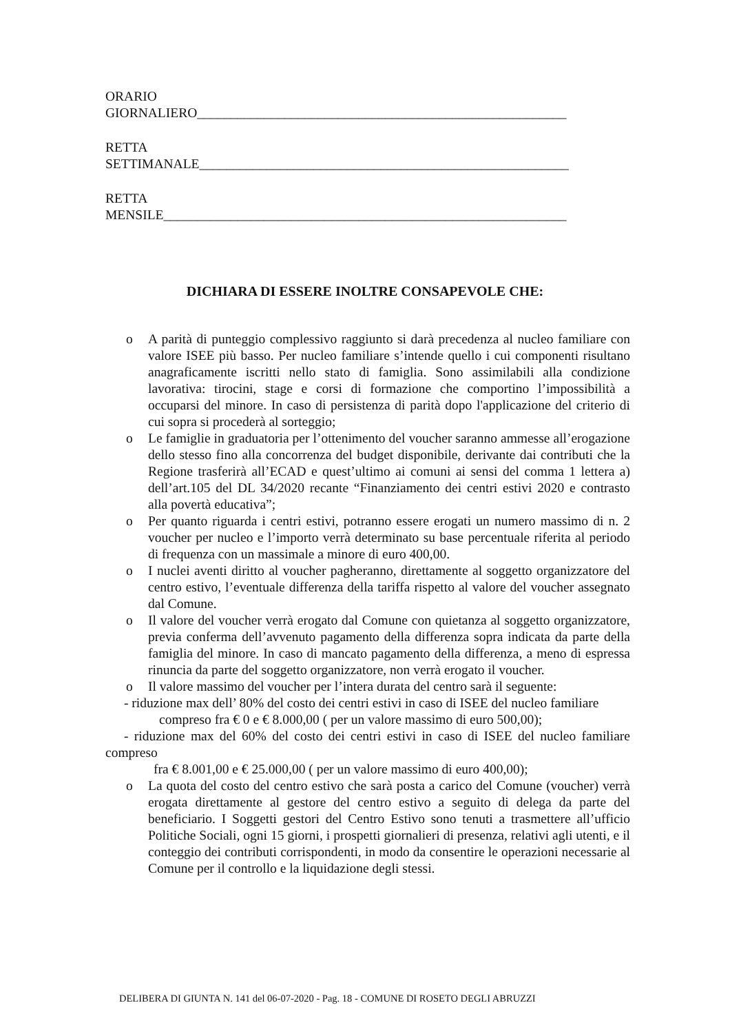ORARIO
GIORNALIERO_______________________________________________________
RETTA
SETTIMANALE_______________________________________________________
RETTA
MENSILE____________________________________________________________
DICHIARA DI ESSERE INOLTRE CONSAPEVOLE CHE:
o A parità di punteggio complessivo raggiunto si darà precedenza al nucleo familiare con valore ISEE più basso. Per nucleo familiare s’intende quello i cui componenti risultano anagraficamente iscritti nello stato di famiglia. Sono assimilabili alla condizione lavorativa: tirocini, stage e corsi di formazione che comportino l’impossibilità a occuparsi del minore. In caso di persistenza di parità dopo l'applicazione del criterio di cui sopra si procederà al sorteggio;
o Le famiglie in graduatoria per l’ottenimento del voucher saranno ammesse all’erogazione dello stesso fino alla concorrenza del budget disponibile, derivante dai contributi che la Regione trasferirà all’ECAD e quest’ultimo ai comuni ai sensi del comma 1 lettera a) dell’art.105 del DL 34/2020 recante “Finanziamento dei centri estivi 2020 e contrasto alla povertà educativa”;
o Per quanto riguarda i centri estivi, potranno essere erogati un numero massimo di n. 2 voucher per nucleo e l’importo verrà determinato su base percentuale riferita al periodo di frequenza con un massimale a minore di euro 400,00.
o I nuclei aventi diritto al voucher pagheranno, direttamente al soggetto organizzatore del centro estivo, l’eventuale differenza della tariffa rispetto al valore del voucher assegnato dal Comune.
o Il valore del voucher verrà erogato dal Comune con quietanza al soggetto organizzatore, previa conferma dell’avvenuto pagamento della differenza sopra indicata da parte della famiglia del minore. In caso di mancato pagamento della differenza, a meno di espressa rinuncia da parte del soggetto organizzatore, non verrà erogato il voucher.
o Il valore massimo del voucher per l’intera durata del centro sarà il seguente:
- riduzione max dell’ 80% del costo dei centri estivi in caso di ISEE del nucleo familiare
compreso fra € 0 e € 8.000,00 ( per un valore massimo di euro 500,00);
- riduzione max del 60% del costo dei centri estivi in caso di ISEE del nucleo familiare compreso
fra € 8.001,00 e € 25.000,00 ( per un valore massimo di euro 400,00);
o La quota del costo del centro estivo che sarà posta a carico del Comune (voucher) verrà erogata direttamente al gestore del centro estivo a seguito di delega da parte del beneficiario. I Soggetti gestori del Centro Estivo sono tenuti a trasmettere all’ufficio Politiche Sociali, ogni 15 giorni, i prospetti giornalieri di presenza, relativi agli utenti, e il conteggio dei contributi corrispondenti, in modo da consentire le operazioni necessarie al Comune per il controllo e la liquidazione degli stessi.
DELIBERA DI GIUNTA N. 141 del 06-07-2020 - Pag. 18 - COMUNE DI ROSETO DEGLI ABRUZZI